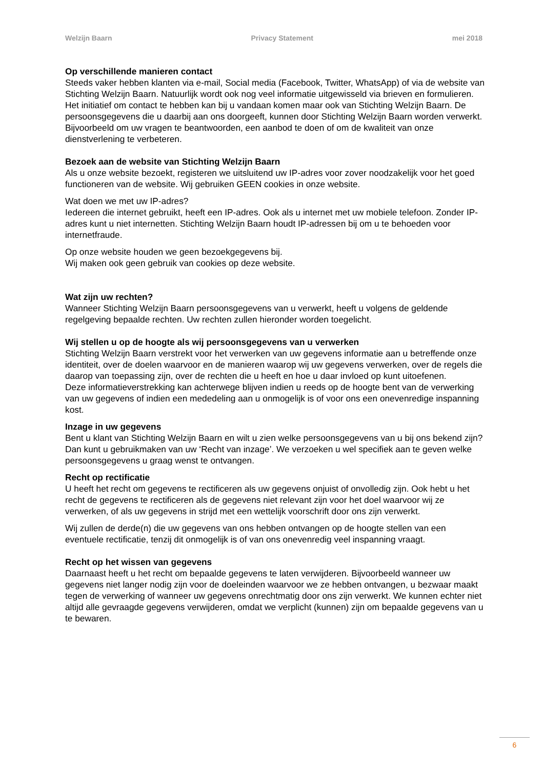Welzijn Baarn Privacy Statement mei 2018
Op verschillende manieren contact
Steeds vaker hebben klanten via e-mail, Social media (Facebook, Twitter, WhatsApp) of via de website van Stichting Welzijn Baarn. Natuurlijk wordt ook nog veel informatie uitgewisseld via brieven en formulieren. Het initiatief om contact te hebben kan bij u vandaan komen maar ook van Stichting Welzijn Baarn. De persoonsgegevens die u daarbij aan ons doorgeeft, kunnen door Stichting Welzijn Baarn worden verwerkt. Bijvoorbeeld om uw vragen te beantwoorden, een aanbod te doen of om de kwaliteit van onze dienstverlening te verbeteren.
Bezoek aan de website van Stichting Welzijn Baarn
Als u onze website bezoekt, registeren we uitsluitend uw IP-adres voor zover noodzakelijk voor het goed functioneren van de website. Wij gebruiken GEEN cookies in onze website.
Wat doen we met uw IP-adres?
Iedereen die internet gebruikt, heeft een IP-adres. Ook als u internet met uw mobiele telefoon. Zonder IP-adres kunt u niet internetten. Stichting Welzijn Baarn houdt IP-adressen bij om u te behoeden voor internetfraude.
Op onze website houden we geen bezoekgegevens bij.
Wij maken ook geen gebruik van cookies op deze website.
Wat zijn uw rechten?
Wanneer Stichting Welzijn Baarn persoonsgegevens van u verwerkt, heeft u volgens de geldende regelgeving bepaalde rechten. Uw rechten zullen hieronder worden toegelicht.
Wij stellen u op de hoogte als wij persoonsgegevens van u verwerken
Stichting Welzijn Baarn verstrekt voor het verwerken van uw gegevens informatie aan u betreffende onze identiteit, over de doelen waarvoor en de manieren waarop wij uw gegevens verwerken, over de regels die daarop van toepassing zijn, over de rechten die u heeft en hoe u daar invloed op kunt uitoefenen.
Deze informatieverstrekking kan achterwege blijven indien u reeds op de hoogte bent van de verwerking van uw gegevens of indien een mededeling aan u onmogelijk is of voor ons een onevenredige inspanning kost.
Inzage in uw gegevens
Bent u klant van Stichting Welzijn Baarn en wilt u zien welke persoonsgegevens van u bij ons bekend zijn? Dan kunt u gebruikmaken van uw ‘Recht van inzage’. We verzoeken u wel specifiek aan te geven welke persoonsgegevens u graag wenst te ontvangen.
Recht op rectificatie
U heeft het recht om gegevens te rectificeren als uw gegevens onjuist of onvolledig zijn. Ook hebt u het recht de gegevens te rectificeren als de gegevens niet relevant zijn voor het doel waarvoor wij ze verwerken, of als uw gegevens in strijd met een wettelijk voorschrift door ons zijn verwerkt.
Wij zullen de derde(n) die uw gegevens van ons hebben ontvangen op de hoogte stellen van een eventuele rectificatie, tenzij dit onmogelijk is of van ons onevenredig veel inspanning vraagt.
Recht op het wissen van gegevens
Daarnaast heeft u het recht om bepaalde gegevens te laten verwijderen. Bijvoorbeeld wanneer uw gegevens niet langer nodig zijn voor de doeleinden waarvoor we ze hebben ontvangen, u bezwaar maakt tegen de verwerking of wanneer uw gegevens onrechtmatig door ons zijn verwerkt. We kunnen echter niet altijd alle gevraagde gegevens verwijderen, omdat we verplicht (kunnen) zijn om bepaalde gegevens van u te bewaren.
6